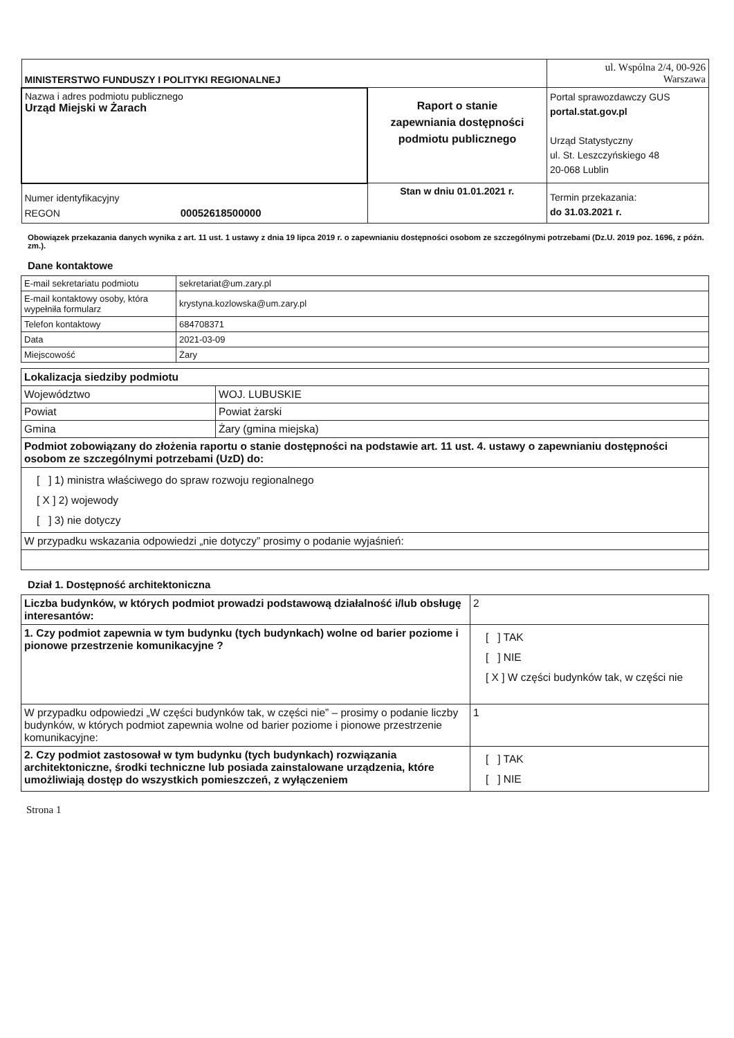| MINISTERSTWO FUNDUSZY I POLITYKI REGIONALNEJ | | ul. Wspólna 2/4, 00-926 Warszawa |
| Nazwa i adres podmiotu publicznego Urząd Miejski w Żarach | Raport o stanie zapewniania dostępności podmiotu publicznego | Portal sprawozdawczy GUS portal.stat.gov.pl Urząd Statystyczny ul. St. Leszczyńskiego 48 20-068 Lublin |
| Numer identyfikacyjny REGON 00052618500000 | Stan w dniu 01.01.2021 r. | Termin przekazania: do 31.03.2021 r. |
Obowiązek przekazania danych wynika z art. 11 ust. 1 ustawy z dnia 19 lipca 2019 r. o zapewnianiu dostępności osobom ze szczególnymi potrzebami (Dz.U. 2019 poz. 1696, z późn. zm.).
Dane kontaktowe
| E-mail sekretariatu podmiotu | sekretariat@um.zary.pl |
| E-mail kontaktowy osoby, która wypełniła formularz | krystyna.kozlowska@um.zary.pl |
| Telefon kontaktowy | 684708371 |
| Data | 2021-03-09 |
| Miejscowość | Żary |
| Lokalizacja siedziby podmiotu | |
| Województwo | WOJ. LUBUSKIE |
| Powiat | Powiat żarski |
| Gmina | Żary (gmina miejska) |
| Podmiot zobowiązany do złożenia raportu o stanie dostępności na podstawie art. 11 ust. 4. ustawy o zapewnianiu dostępności osobom ze szczególnymi potrzebami (UzD) do: | |
| [ ] 1) ministra właściwego do spraw rozwoju regionalnego [ X ] 2) wojewody [ ] 3) nie dotyczy | |
| W przypadku wskazania odpowiedzi „nie dotyczy” prosimy o podanie wyjaśnień: | |
Dział 1. Dostępność architektoniczna
| Liczba budynków, w których podmiot prowadzi podstawową działalność i/lub obsługę interesantów: | 2 |
| 1. Czy podmiot zapewnia w tym budynku (tych budynkach) wolne od barier poziome i pionowe przestrzenie komunikacyjne ? | [ ] TAK [ ] NIE [ X ] W części budynków tak, w części nie |
| W przypadku odpowiedzi „W części budynków tak, w części nie” – prosimy o podanie liczby budynków, w których podmiot zapewnia wolne od barier poziome i pionowe przestrzenie komunikacyjne: | 1 |
| 2. Czy podmiot zastosował w tym budynku (tych budynkach) rozwiązania architektoniczne, środki techniczne lub posiada zainstalowane urządzenia, które umożliwiają dostęp do wszystkich pomieszczeń, z wyłączeniem | [ ] TAK [ ] NIE |
Strona 1